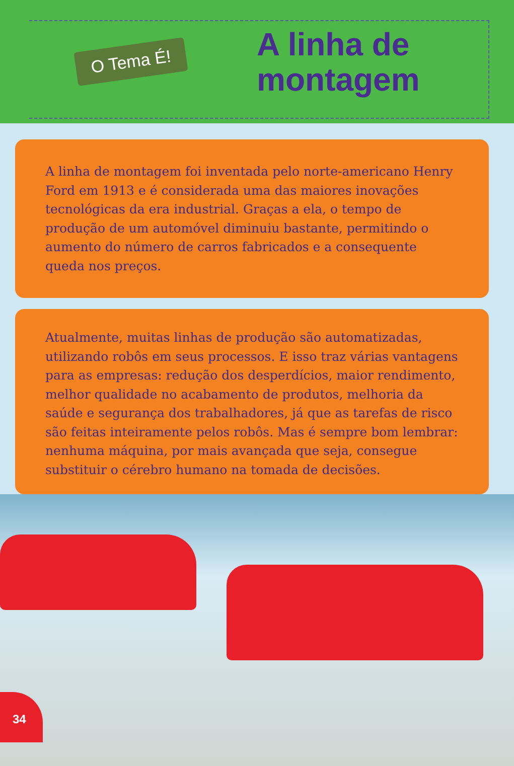O Tema É!
A linha de
montagem
A linha de montagem foi inventada pelo norte-americano Henry Ford em 1913 e é considerada uma das maiores inovações tecnológicas da era industrial. Graças a ela, o tempo de produção de um automóvel diminuiu bastante, permitindo o aumento do número de carros fabricados e a consequente queda nos preços.
Atualmente, muitas linhas de produção são automatizadas, utilizando robôs em seus processos. E isso traz várias vantagens para as empresas: redução dos desperdícios, maior rendimento, melhor qualidade no acabamento de produtos, melhoria da saúde e segurança dos trabalhadores, já que as tarefas de risco são feitas inteiramente pelos robôs. Mas é sempre bom lembrar: nenhuma máquina, por mais avançada que seja, consegue substituir o cérebro humano na tomada de decisões.
34